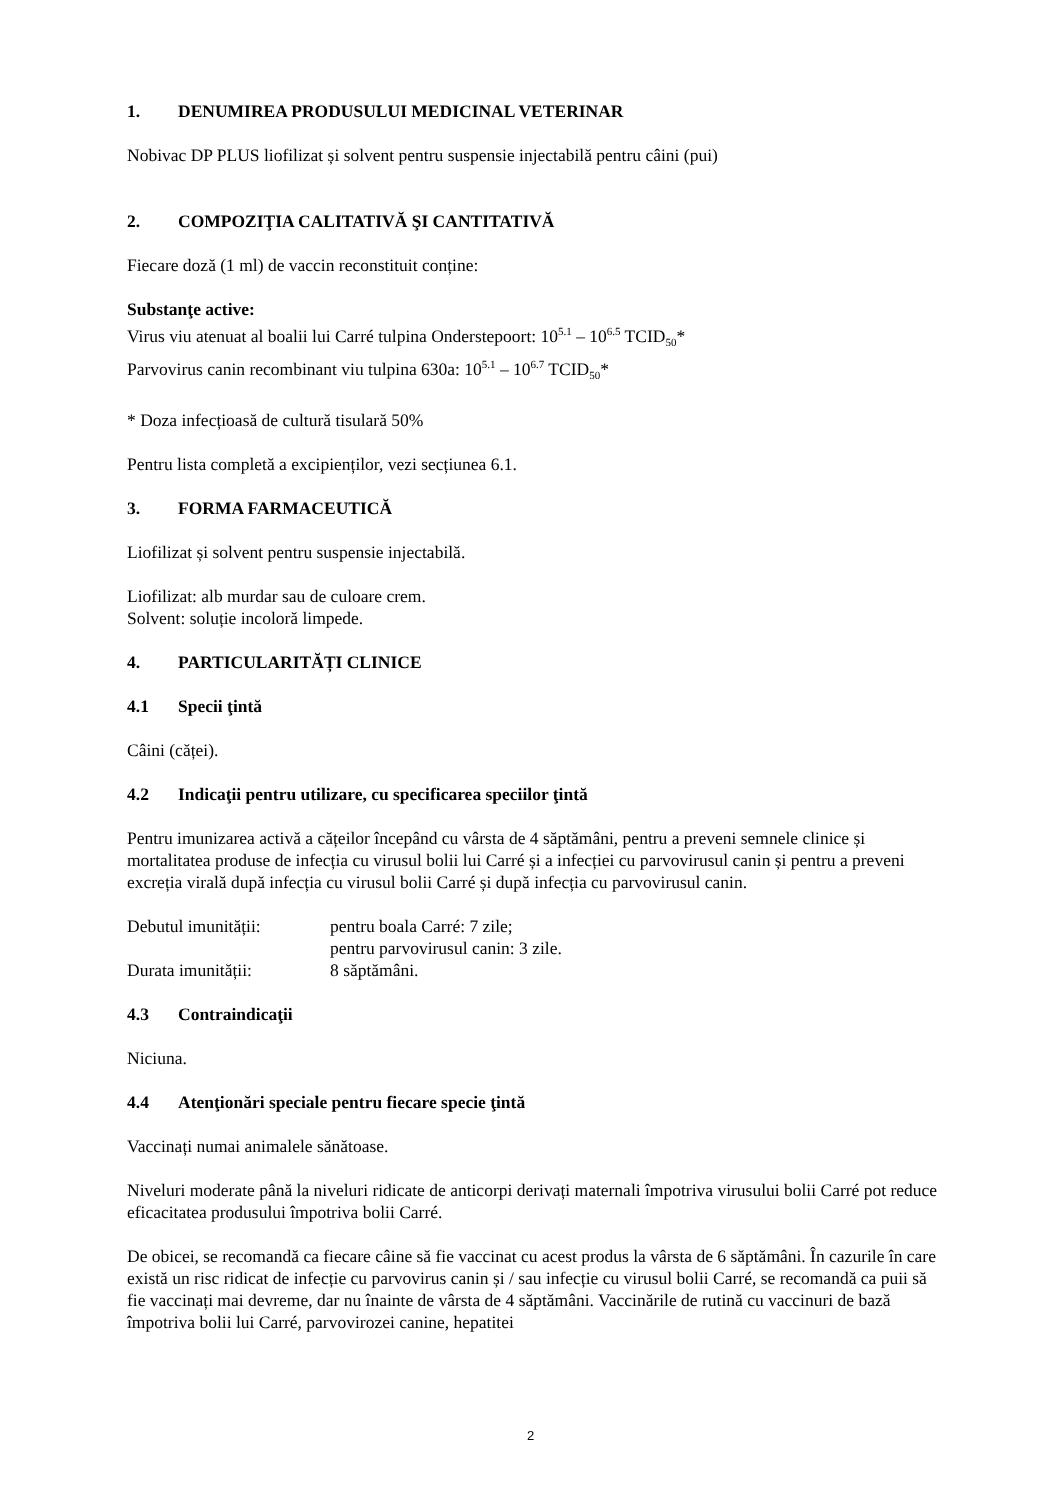1. DENUMIREA PRODUSULUI MEDICINAL VETERINAR
Nobivac DP PLUS liofilizat și solvent pentru suspensie injectabilă pentru câini (pui)
2. COMPOZIŢIA CALITATIVĂ ŞI CANTITATIVĂ
Fiecare doză (1 ml) de vaccin reconstituit conține:
Substanţe active:
Virus viu atenuat al boalii lui Carré tulpina Onderstepoort: 10<sup>5.1</sup> – 10<sup>6.5</sup> TCID<sub>50</sub>*
Parvovirus canin recombinant viu tulpina 630a: 10<sup>5.1</sup> – 10<sup>6.7</sup> TCID<sub>50</sub>*
* Doza infecțioasă de cultură tisulară 50%
Pentru lista completă a excipienților, vezi secțiunea 6.1.
3. FORMA FARMACEUTICĂ
Liofilizat și solvent pentru suspensie injectabilă.
Liofilizat: alb murdar sau de culoare crem.
Solvent: soluție incoloră limpede.
4. PARTICULARITĂȚI CLINICE
4.1 Specii ţintă
Câini (căței).
4.2 Indicaţii pentru utilizare, cu specificarea speciilor ţintă
Pentru imunizarea activă a cățeilor începând cu vârsta de 4 săptămâni, pentru a preveni semnele clinice și mortalitatea produse de infecția cu virusul bolii lui Carré și a infecției cu parvovirusul canin și pentru a preveni excreția virală după infecția cu virusul bolii Carré și după infecția cu parvovirusul canin.
Debutul imunității: pentru boala Carré: 7 zile;
pentru parvovirusul canin: 3 zile.
Durata imunității: 8 săptămâni.
4.3 Contraindicaţii
Niciuna.
4.4 Atenţionări speciale pentru fiecare specie ţintă
Vaccinați numai animalele sănătoase.
Niveluri moderate până la niveluri ridicate de anticorpi derivați maternali împotriva virusului bolii Carré pot reduce eficacitatea produsului împotriva bolii Carré.
De obicei, se recomandă ca fiecare câine să fie vaccinat cu acest produs la vârsta de 6 săptămâni. În cazurile în care există un risc ridicat de infecție cu parvovirus canin și / sau infecție cu virusul bolii Carré, se recomandă ca puii să fie vaccinați mai devreme, dar nu înainte de vârsta de 4 săptămâni. Vaccinările de rutină cu vaccinuri de bază împotriva bolii lui Carré, parvovirozei canine, hepatitei
2